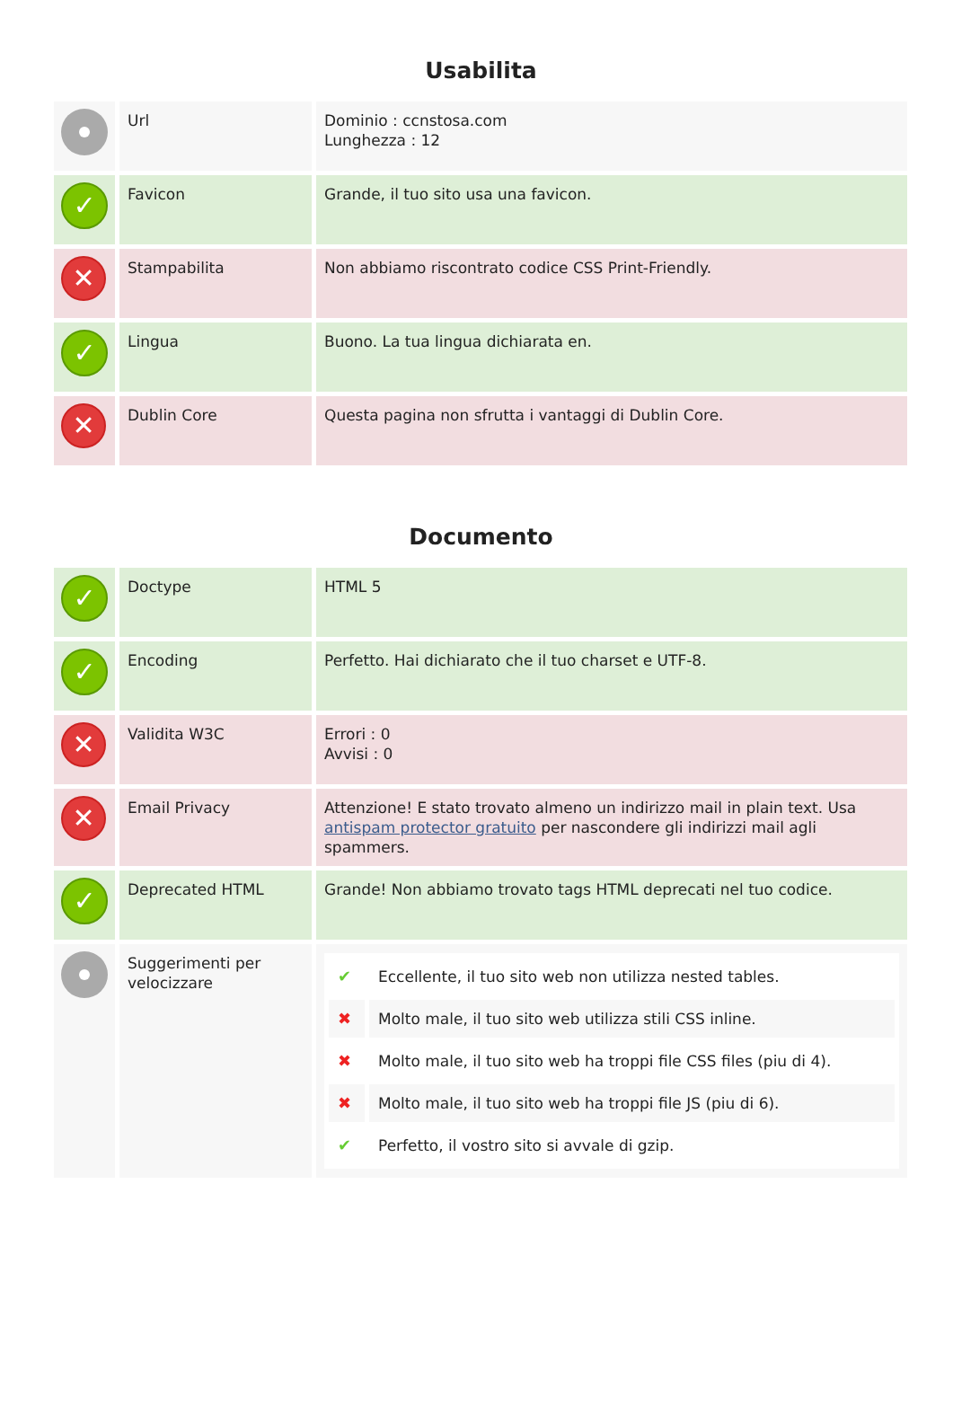Usabilita
| | Url | Dominio : ccnstosa.com Lunghezza : 12 |
| ✓ | Favicon | Grande, il tuo sito usa una favicon. |
| ✕ | Stampabilita | Non abbiamo riscontrato codice CSS Print-Friendly. |
| ✓ | Lingua | Buono. La tua lingua dichiarata en. |
| ✕ | Dublin Core | Questa pagina non sfrutta i vantaggi di Dublin Core. |
Documento
| ✓ | Doctype | HTML 5 |
| ✓ | Encoding | Perfetto. Hai dichiarato che il tuo charset e UTF-8. |
| ✕ | Validita W3C | Errori : 0 Avvisi : 0 |
| ✕ | Email Privacy | Attenzione! E stato trovato almeno un indirizzo mail in plain text. Usa antispam protector gratuito per nascondere gli indirizzi mail agli spammers. |
| ✓ | Deprecated HTML | Grande! Non abbiamo trovato tags HTML deprecati nel tuo codice. |
| | Suggerimenti per velocizzare | / ✔ / Eccellente, il tuo sito web non utilizza nested tables. / / ✖ / Molto male, il tuo sito web utilizza stili CSS inline. / / ✖ / Molto male, il tuo sito web ha troppi file CSS files (piu di 4). / / ✖ / Molto male, il tuo sito web ha troppi file JS (piu di 6). / / ✔ / Perfetto, il vostro sito si avvale di gzip. / |